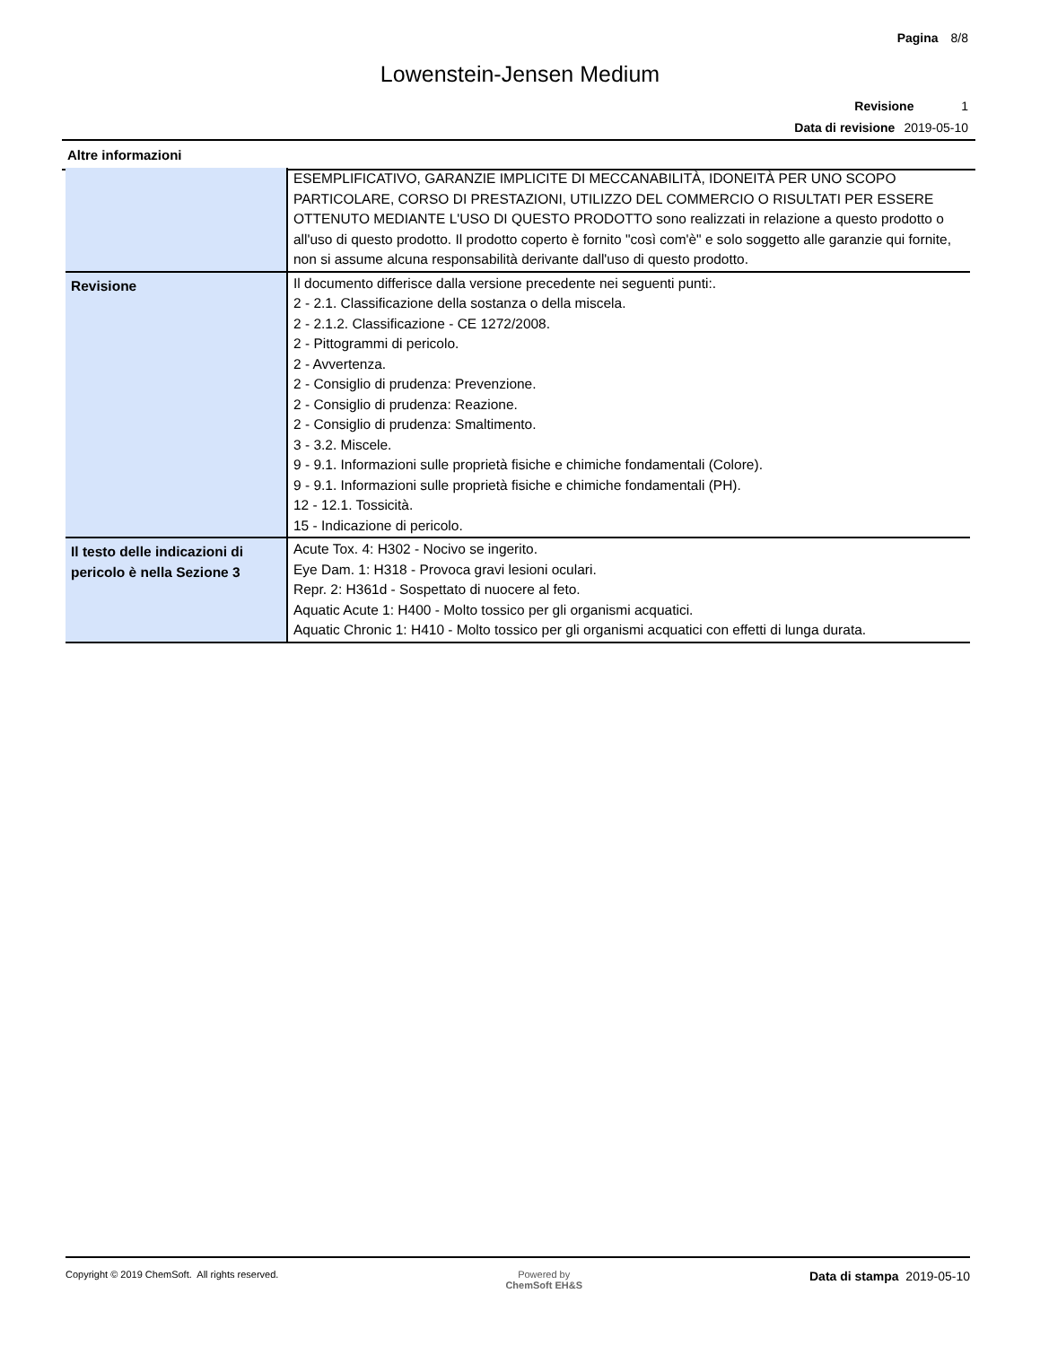Pagina 8/8
Lowenstein-Jensen Medium
Revisione 1
Data di revisione 2019-05-10
Altre informazioni
| | ESEMPLIFICATIVO, GARANZIE IMPLICITE DI MECCANABILITÀ, IDONEITÀ PER UNO SCOPO PARTICOLARE, CORSO DI PRESTAZIONI, UTILIZZO DEL COMMERCIO O RISULTATI PER ESSERE OTTENUTO MEDIANTE L'USO DI QUESTO PRODOTTO sono realizzati in relazione a questo prodotto o all'uso di questo prodotto. Il prodotto coperto è fornito "così com'è" e solo soggetto alle garanzie qui fornite, non si assume alcuna responsabilità derivante dall'uso di questo prodotto. |
| Revisione | Il documento differisce dalla versione precedente nei seguenti punti:. 2 - 2.1. Classificazione della sostanza o della miscela. 2 - 2.1.2. Classificazione - CE 1272/2008. 2 - Pittogrammi di pericolo. 2 - Avvertenza. 2 - Consiglio di prudenza: Prevenzione. 2 - Consiglio di prudenza: Reazione. 2 - Consiglio di prudenza: Smaltimento. 3 - 3.2. Miscele. 9 - 9.1. Informazioni sulle proprietà fisiche e chimiche fondamentali (Colore). 9 - 9.1. Informazioni sulle proprietà fisiche e chimiche fondamentali (PH). 12 - 12.1. Tossicità. 15 - Indicazione di pericolo. |
| Il testo delle indicazioni di pericolo è nella Sezione 3 | Acute Tox. 4: H302 - Nocivo se ingerito. Eye Dam. 1: H318 - Provoca gravi lesioni oculari. Repr. 2: H361d - Sospettato di nuocere al feto. Aquatic Acute 1: H400 - Molto tossico per gli organismi acquatici. Aquatic Chronic 1: H410 - Molto tossico per gli organismi acquatici con effetti di lunga durata. |
Copyright © 2019 ChemSoft. All rights reserved.
Powered by
ChemSoft EH&S
Data di stampa 2019-05-10